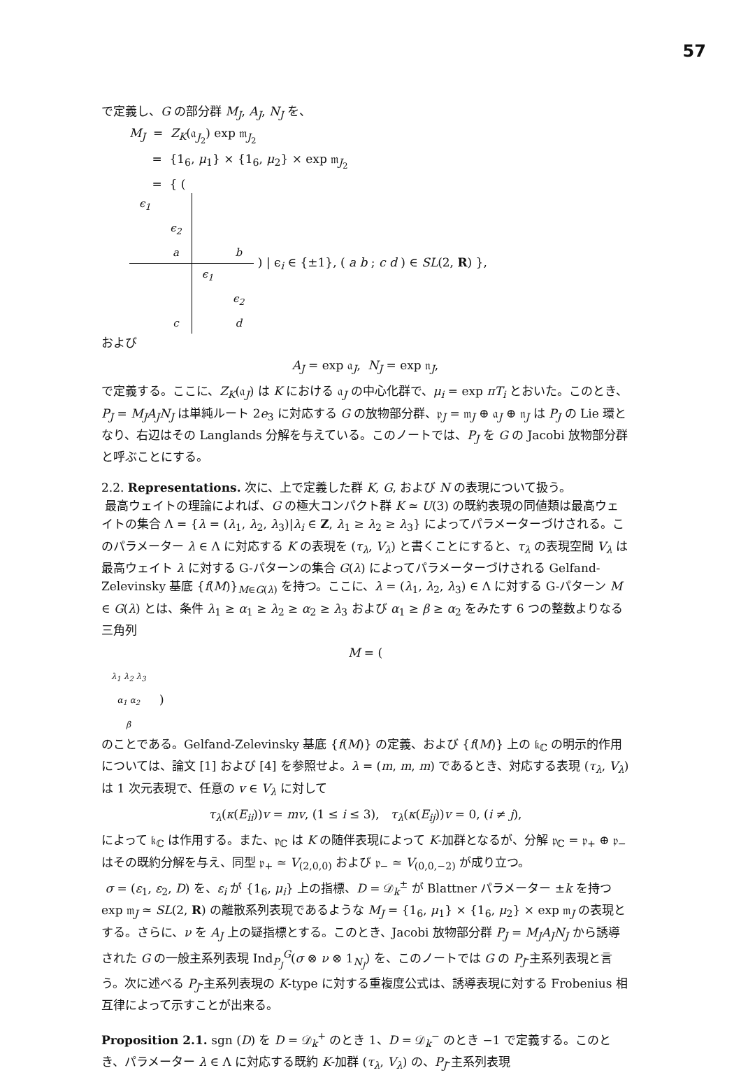57
で定義し、G の部分群 M<sub>J</sub>, A<sub>J</sub>, N<sub>J</sub> を、
M<sub>J</sub> = Z<sub>K</sub>(𝔞<sub>J<sub>2</sub></sub>) exp 𝔪<sub>J<sub>2</sub></sub>
= {1<sub>6</sub>, μ<sub>1</sub>} × {1<sub>6</sub>, μ<sub>2</sub>} × exp 𝔪<sub>J<sub>2</sub></sub>
= { (
| ϵ<sub>1</sub> | | | |
| | ϵ<sub>2</sub> | | |
| | a | | b |
| | | ϵ<sub>1</sub> | |
| | | | ϵ<sub>2</sub> |
| | c | | d |
) | ϵ<sub>i</sub> ∈ {±1}, ( a b ; c d ) ∈ SL(2, R) },
および
A<sub>J</sub> = exp 𝔞<sub>J</sub>, N<sub>J</sub> = exp 𝔫<sub>J</sub>,
で定義する。ここに、Z<sub>K</sub>(𝔞<sub>J</sub>) は K における 𝔞<sub>J</sub> の中心化群で、μ<sub>i</sub> = exp πT<sub>i</sub> とおいた。このとき、P<sub>J</sub> = M<sub>J</sub>A<sub>J</sub>N<sub>J</sub> は単純ルート 2e<sub>3</sub> に対応する G の放物部分群、𝔭<sub>J</sub> = 𝔪<sub>J</sub> ⊕ 𝔞<sub>J</sub> ⊕ 𝔫<sub>J</sub> は P<sub>J</sub> の Lie 環となり、右辺はその Langlands 分解を与えている。このノートでは、P<sub>J</sub> を G の Jacobi 放物部分群と呼ぶことにする。
2.2. Representations. 次に、上で定義した群 K, G, および N の表現について扱う。
最高ウェイトの理論によれば、G の極大コンパクト群 K ≃ U(3) の既約表現の同値類は最高ウェイトの集合 Λ = {λ = (λ<sub>1</sub>, λ<sub>2</sub>, λ<sub>3</sub>)|λ<sub>i</sub> ∈ Z, λ<sub>1</sub> ≥ λ<sub>2</sub> ≥ λ<sub>3</sub>} によってパラメーターづけされる。このパラメーター λ ∈ Λ に対応する K の表現を (τ<sub>λ</sub>, V<sub>λ</sub>) と書くことにすると、τ<sub>λ</sub> の表現空間 V<sub>λ</sub> は最高ウェイト λ に対する G-パターンの集合 G(λ) によってパラメーターづけされる Gelfand-Zelevinsky 基底 {f(M)}<sub>M∈G(λ)</sub> を持つ。ここに、λ = (λ<sub>1</sub>, λ<sub>2</sub>, λ<sub>3</sub>) ∈ Λ に対する G-パターン M ∈ G(λ) とは、条件 λ<sub>1</sub> ≥ α<sub>1</sub> ≥ λ<sub>2</sub> ≥ α<sub>2</sub> ≥ λ<sub>3</sub> および α<sub>1</sub> ≥ β ≥ α<sub>2</sub> をみたす 6 つの整数よりなる三角列
M = (
| λ<sub>1</sub> λ<sub>2</sub> λ<sub>3</sub> |
| α<sub>1</sub> α<sub>2</sub> |
| β |
)
のことである。Gelfand-Zelevinsky 基底 {f(M)} の定義、および {f(M)} 上の 𝔨<sub>ℂ</sub> の明示的作用については、論文 [1] および [4] を参照せよ。λ = (m, m, m) であるとき、対応する表現 (τ<sub>λ</sub>, V<sub>λ</sub>) は 1 次元表現で、任意の v ∈ V<sub>λ</sub> に対して
τ<sub>λ</sub>(κ(E<sub>ii</sub>))v = mv, (1 ≤ i ≤ 3), τ<sub>λ</sub>(κ(E<sub>ij</sub>))v = 0, (i ≠ j),
によって 𝔨<sub>ℂ</sub> は作用する。また、𝔭<sub>ℂ</sub> は K の随伴表現によって K-加群となるが、分解 𝔭<sub>ℂ</sub> = 𝔭<sub>+</sub> ⊕ 𝔭<sub>−</sub> はその既約分解を与え、同型 𝔭<sub>+</sub> ≃ V<sub>(2,0,0)</sub> および 𝔭<sub>−</sub> ≃ V<sub>(0,0,−2)</sub> が成り立つ。
σ = (ε<sub>1</sub>, ε<sub>2</sub>, D) を、ε<sub>i</sub> が {1<sub>6</sub>, μ<sub>i</sub>} 上の指標、D = 𝒟<sub>k</sub><sup>±</sup> が Blattner パラメーター ±k を持つ exp 𝔪<sub>J</sub> ≃ SL(2, R) の離散系列表現であるような M<sub>J</sub> = {1<sub>6</sub>, μ<sub>1</sub>} × {1<sub>6</sub>, μ<sub>2</sub>} × exp 𝔪<sub>J</sub> の表現とする。さらに、ν を A<sub>J</sub> 上の疑指標とする。このとき、Jacobi 放物部分群 P<sub>J</sub> = M<sub>J</sub>A<sub>J</sub>N<sub>J</sub> から誘導された G の一般主系列表現 Ind<sub>P<sub>J</sub></sub><sup>G</sup>(σ ⊗ ν ⊗ 1<sub>N<sub>J</sub></sub>) を、このノートでは G の P<sub>J</sub>-主系列表現と言う。次に述べる P<sub>J</sub>-主系列表現の K-type に対する重複度公式は、誘導表現に対する Frobenius 相互律によって示すことが出来る。
Proposition 2.1. sgn (D) を D = 𝒟<sub>k</sub><sup>+</sup> のとき 1、D = 𝒟<sub>k</sub><sup>−</sup> のとき −1 で定義する。このとき、パラメーター λ ∈ Λ に対応する既約 K-加群 (τ<sub>λ</sub>, V<sub>λ</sub>) の、P<sub>J</sub>-主系列表現